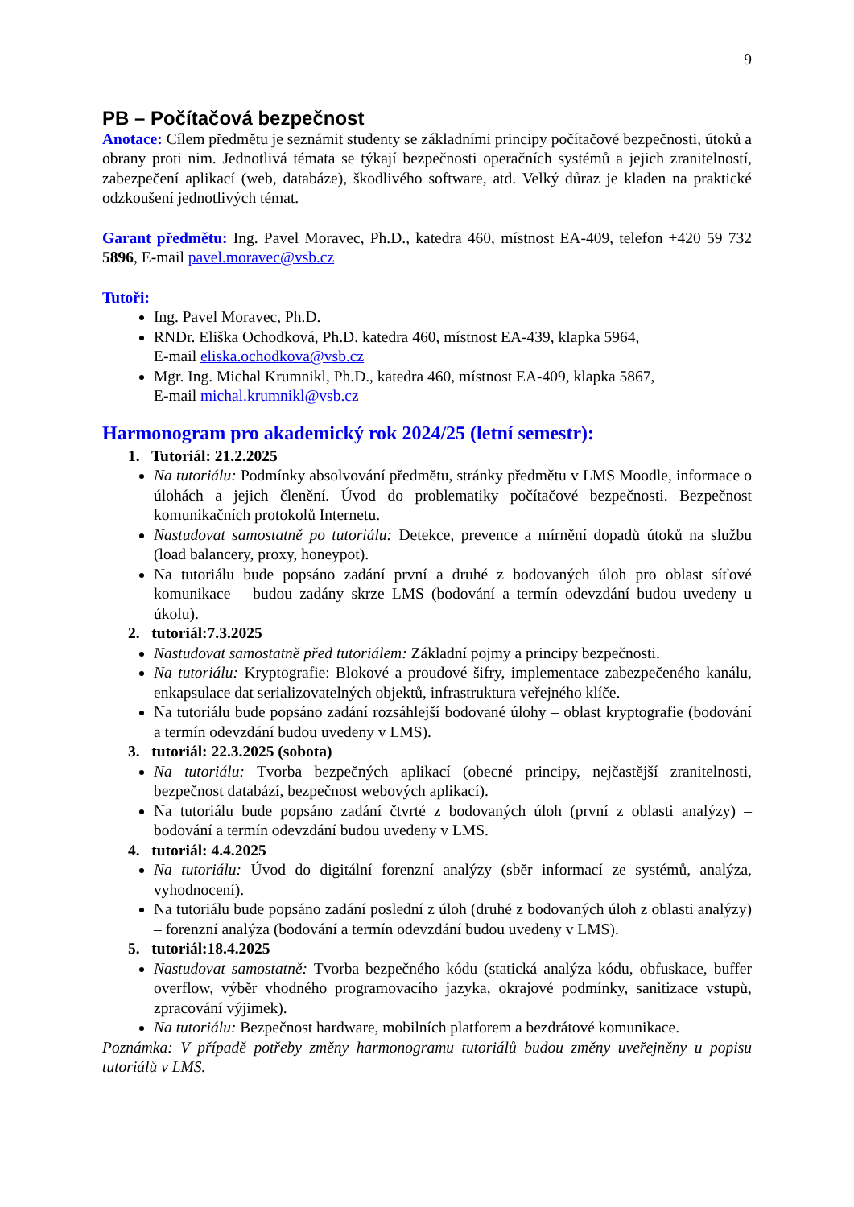9
PB – Počítačová bezpečnost
Anotace: Cílem předmětu je seznámit studenty se základními principy počítačové bezpečnosti, útoků a obrany proti nim. Jednotlivá témata se týkají bezpečnosti operačních systémů a jejich zranitelností, zabezpečení aplikací (web, databáze), škodlivého software, atd. Velký důraz je kladen na praktické odzkoušení jednotlivých témat.
Garant předmětu: Ing. Pavel Moravec, Ph.D., katedra 460, místnost EA-409, telefon +420 59 732 5896, E-mail pavel.moravec@vsb.cz
Tutoři:
Ing. Pavel Moravec, Ph.D.
RNDr. Eliška Ochodková, Ph.D. katedra 460, místnost EA-439, klapka 5964,
E-mail eliska.ochodkova@vsb.cz
Mgr. Ing. Michal Krumnikl, Ph.D., katedra 460, místnost EA-409, klapka 5867,
E-mail michal.krumnikl@vsb.cz
Harmonogram pro akademický rok 2024/25 (letní semestr):
1. Tutoriál: 21.2.2025
Na tutoriálu: Podmínky absolvování předmětu, stránky předmětu v LMS Moodle, informace o úlohách a jejich členění. Úvod do problematiky počítačové bezpečnosti. Bezpečnost komunikačních protokolů Internetu.
Nastudovat samostatně po tutoriálu: Detekce, prevence a mírnění dopadů útoků na službu (load balancery, proxy, honeypot).
Na tutoriálu bude popsáno zadání první a druhé z bodovaných úloh pro oblast síťové komunikace – budou zadány skrze LMS (bodování a termín odevzdání budou uvedeny u úkolu).
2. tutoriál:7.3.2025
Nastudovat samostatně před tutoriálem: Základní pojmy a principy bezpečnosti.
Na tutoriálu: Kryptografie: Blokové a proudové šifry, implementace zabezpečeného kanálu, enkapsulace dat serializovatelných objektů, infrastruktura veřejného klíče.
Na tutoriálu bude popsáno zadání rozsáhlejší bodované úlohy – oblast kryptografie (bodování a termín odevzdání budou uvedeny v LMS).
3. tutoriál: 22.3.2025 (sobota)
Na tutoriálu: Tvorba bezpečných aplikací (obecné principy, nejčastější zranitelnosti, bezpečnost databází, bezpečnost webových aplikací).
Na tutoriálu bude popsáno zadání čtvrté z bodovaných úloh (první z oblasti analýzy) – bodování a termín odevzdání budou uvedeny v LMS.
4. tutoriál: 4.4.2025
Na tutoriálu: Úvod do digitální forenzní analýzy (sběr informací ze systémů, analýza, vyhodnocení).
Na tutoriálu bude popsáno zadání poslední z úloh (druhé z bodovaných úloh z oblasti analýzy) – forenzní analýza (bodování a termín odevzdání budou uvedeny v LMS).
5. tutoriál:18.4.2025
Nastudovat samostatně: Tvorba bezpečného kódu (statická analýza kódu, obfuskace, buffer overflow, výběr vhodného programovacího jazyka, okrajové podmínky, sanitizace vstupů, zpracování výjimek).
Na tutoriálu: Bezpečnost hardware, mobilních platforem a bezdrátové komunikace.
Poznámka: V případě potřeby změny harmonogramu tutoriálů budou změny uveřejněny u popisu tutoriálů v LMS.